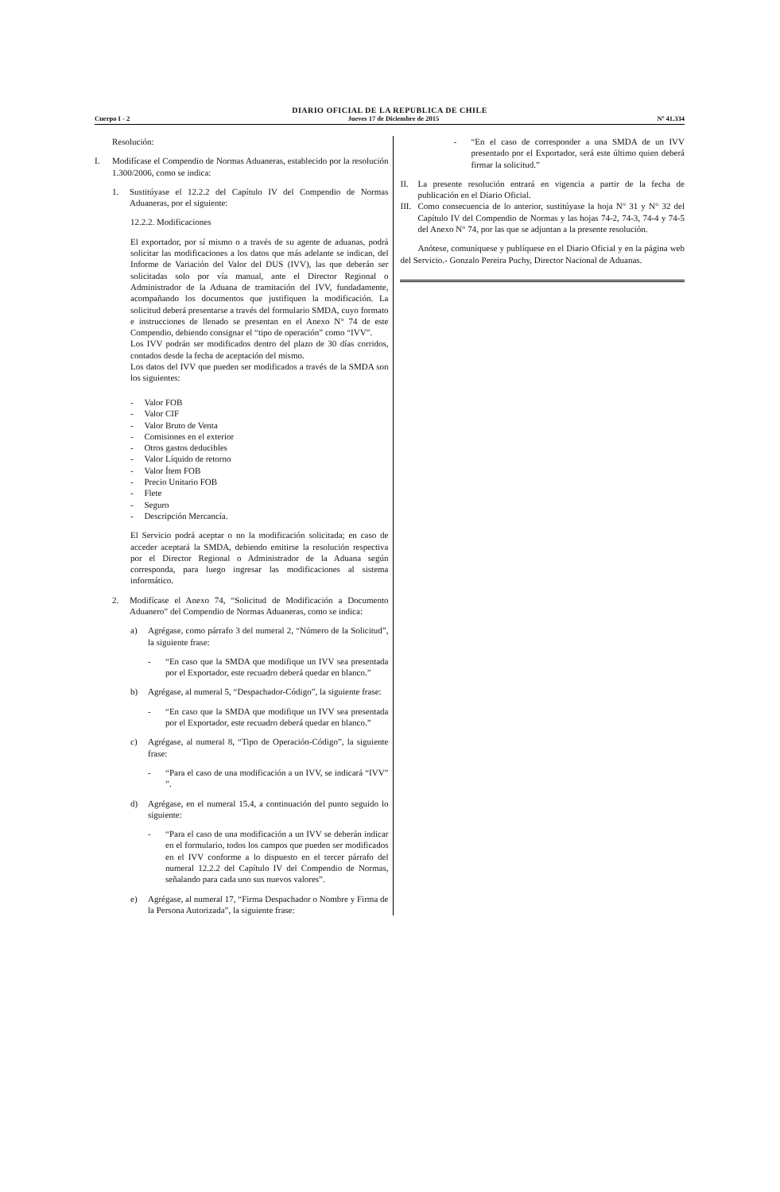DIARIO OFICIAL DE LA REPUBLICA DE CHILE
Cuerpo I - 2 Jueves 17 de Diciembre de 2015 Nº 41.334
Resolución:
I. Modifícase el Compendio de Normas Aduaneras, establecido por la resolución 1.300/2006, como se indica:
1. Sustitúyase el 12.2.2 del Capítulo IV del Compendio de Normas Aduaneras, por el siguiente:
12.2.2. Modificaciones
El exportador, por sí mismo o a través de su agente de aduanas, podrá solicitar las modificaciones a los datos que más adelante se indican, del Informe de Variación del Valor del DUS (IVV), las que deberán ser solicitadas solo por vía manual, ante el Director Regional o Administrador de la Aduana de tramitación del IVV, fundadamente, acompañando los documentos que justifiquen la modificación. La solicitud deberá presentarse a través del formulario SMDA, cuyo formato e instrucciones de llenado se presentan en el Anexo N° 74 de este Compendio, debiendo consignar el “tipo de operación” como “IVV”.
Los IVV podrán ser modificados dentro del plazo de 30 días corridos, contados desde la fecha de aceptación del mismo.
Los datos del IVV que pueden ser modificados a través de la SMDA son los siguientes:
- Valor FOB
- Valor CIF
- Valor Bruto de Venta
- Comisiones en el exterior
- Otros gastos deducibles
- Valor Líquido de retorno
- Valor Ítem FOB
- Precio Unitario FOB
- Flete
- Seguro
- Descripción Mercancía.
El Servicio podrá aceptar o no la modificación solicitada; en caso de acceder aceptará la SMDA, debiendo emitirse la resolución respectiva por el Director Regional o Administrador de la Aduana según corresponda, para luego ingresar las modificaciones al sistema informático.
2. Modifícase el Anexo 74, “Solicitud de Modificación a Documento Aduanero” del Compendio de Normas Aduaneras, como se indica:
a) Agrégase, como párrafo 3 del numeral 2, “Número de la Solicitud”, la siguiente frase:
- “En caso que la SMDA que modifique un IVV sea presentada por el Exportador, este recuadro deberá quedar en blanco.”
b) Agrégase, al numeral 5, “Despachador-Código”, la siguiente frase:
- “En caso que la SMDA que modifique un IVV sea presentada por el Exportador, este recuadro deberá quedar en blanco.”
c) Agrégase, al numeral 8, “Tipo de Operación-Código”, la siguiente frase:
- “Para el caso de una modificación a un IVV, se indicará “IVV” ”.
d) Agrégase, en el numeral 15.4, a continuación del punto seguido lo siguiente:
- “Para el caso de una modificación a un IVV se deberán indicar en el formulario, todos los campos que pueden ser modificados en el IVV conforme a lo dispuesto en el tercer párrafo del numeral 12.2.2 del Capítulo IV del Compendio de Normas, señalando para cada uno sus nuevos valores”.
e) Agrégase, al numeral 17, “Firma Despachador o Nombre y Firma de la Persona Autorizada”, la siguiente frase:
- “En el caso de corresponder a una SMDA de un IVV presentado por el Exportador, será este último quien deberá firmar la solicitud.”
II. La presente resolución entrará en vigencia a partir de la fecha de publicación en el Diario Oficial.
III. Como consecuencia de lo anterior, sustitúyase la hoja N° 31 y N° 32 del Capítulo IV del Compendio de Normas y las hojas 74-2, 74-3, 74-4 y 74-5 del Anexo N° 74, por las que se adjuntan a la presente resolución.
Anótese, comuníquese y publíquese en el Diario Oficial y en la página web del Servicio.- Gonzalo Pereira Puchy, Director Nacional de Aduanas.